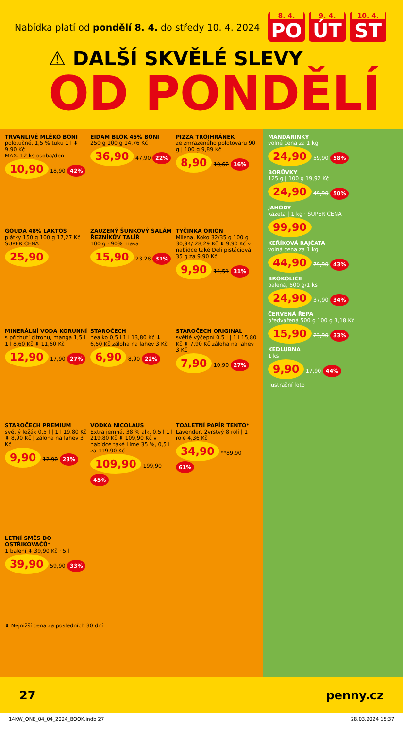Nabídka platí od pondělí 8. 4. do středy 10. 4. 2024
8. 4.
PO
9. 4.
ÚT
10. 4.
ST
⚠ DALŠÍ SKVĚLÉ SLEVY
OD PONDĚLÍ
TRVANLIVÉ MLÉKO BONI
polotučné, 1,5 % tuku 1 l ⬇ 9,90 Kč
MAX. 12 ks osoba/den
10,90 18,90 42%
EIDAM BLOK 45% BONI
250 g 100 g 14,76 Kč
36,90 47,90 22%
PIZZA TROJHRÁNEK
ze zmrazeného polotovaru 90 g | 100 g 9,89 Kč
8,90 10,62 16%
GOUDA 48% LAKTOS
plátky 150 g 100 g 17,27 Kč
SUPER CENA
25,90
ZAUZENÝ ŠUNKOVÝ SALÁM ŘEZNÍKŮV TALÍŘ
100 g · 90% masa
15,90 23,28 31%
TYČINKA ORION
Milena, Koko 32/35 g 100 g 30,94/ 28,29 Kč ⬇ 9,90 Kč v nabídce také Deli pistáciová 35 g za 9,90 Kč
9,90 14,51 31%
MINERÁLNÍ VODA KORUNNÍ
s příchutí citronu, manga 1,5 l 1 l 8,60 Kč ⬇ 11,60 Kč
12,90 17,90 27%
STAROČECH
nealko 0,5 l 1 l 13,80 Kč ⬇ 6,50 Kč záloha na lahev 3 Kč
6,90 8,90 22%
STAROČECH ORIGINAL
světlé výčepní 0,5 l | 1 l 15,80 Kč ⬇ 7,90 Kč záloha na lahev 3 Kč
7,90 10,90 27%
STAROČECH PREMIUM
světlý ležák 0,5 l | 1 l 19,80 Kč ⬇ 8,90 Kč | záloha na lahev 3 Kč
9,90 12,90 23%
VODKA NICOLAUS
Extra jemná, 38 % alk. 0,5 l 1 l 219,80 Kč ⬇ 109,90 Kč v nabídce také Lime 35 %, 0,5 l za 119,90 Kč
109,90 199,90 45%
TOALETNÍ PAPÍR TENTO*
Lavender, 2vrstvý 8 rolí | 1 role 4,36 Kč
34,90 **89,90 61%
LETNÍ SMĚS DO OSTŘIKOVAČŮ*
1 balení ⬇ 39,90 Kč · 5 l
39,90 59,90 33%
⬇ Nejnižší cena za posledních 30 dní
MANDARINKY
volné cena za 1 kg
24,90 59,90 58%
BORŮVKY
125 g | 100 g 19,92 Kč
24,90 49,90 50%
JAHODY
kazeta | 1 kg · SUPER CENA
99,90
KEŘÍKOVÁ RAJČATA
volná cena za 1 kg
44,90 79,90 43%
BROKOLICE
balená, 500 g/1 ks
24,90 37,90 34%
ČERVENÁ ŘEPA
předvařená 500 g 100 g 3,18 Kč
15,90 23,90 33%
KEDLUBNA
1 ks
9,90 17,90 44%
ilustrační foto
27 penny.cz
14KW_ONE_04_04_2024_BOOK.indb 27 28.03.2024 15:37